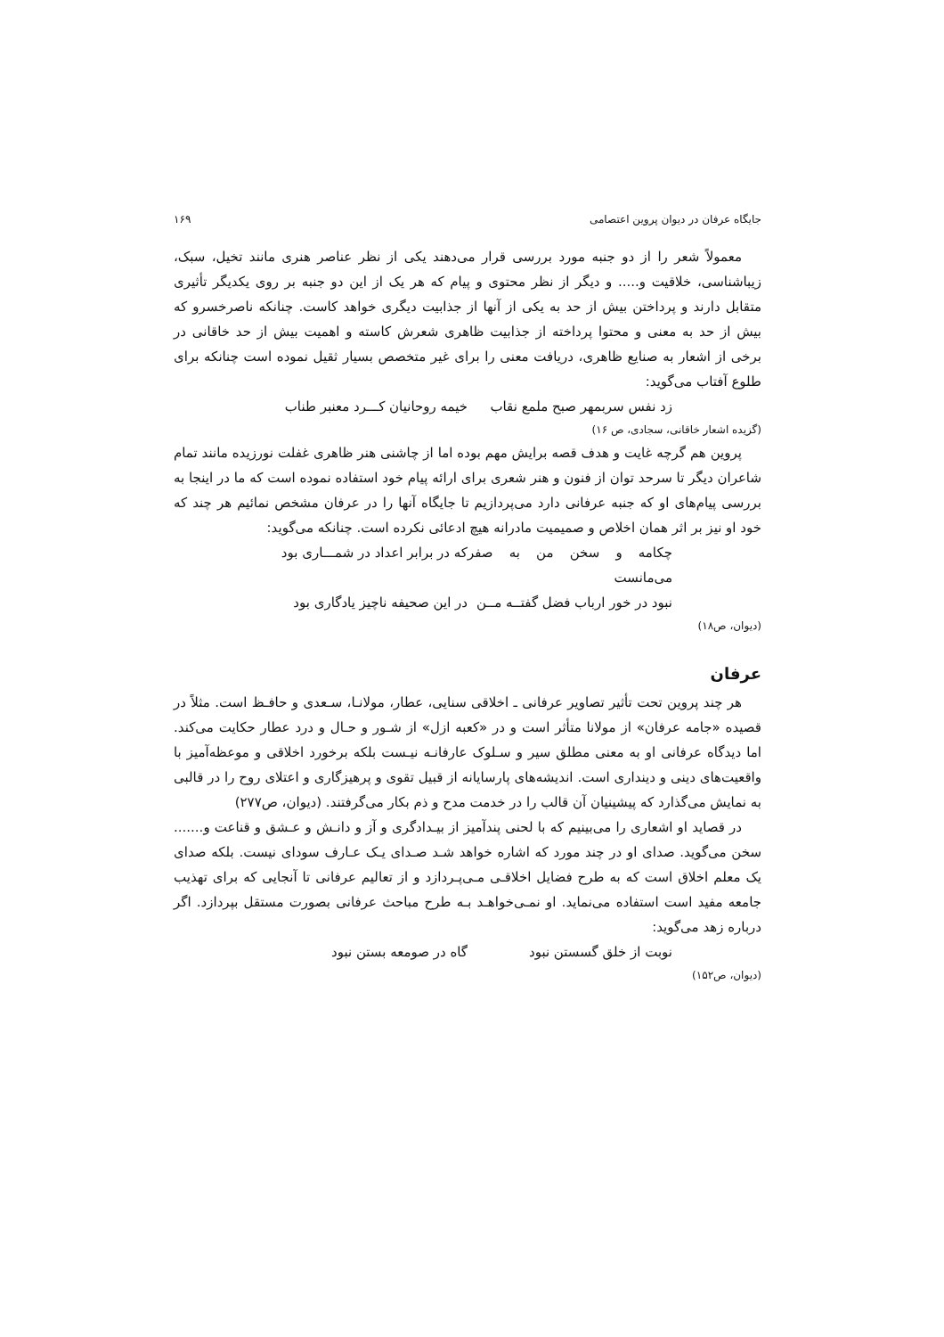جایگاه عرفان در دیوان پروین اعتصامی ۱۶۹
معمولاً شعر را از دو جنبه مورد بررسی قرار می‌دهند یکی از نظر عناصر هنری مانند تخیل، سبک، زیباشناسی، خلاقیت و..... و دیگر از نظر محتوی و پیام که هر یک از این دو جنبه بر روی یکدیگر تأثیری متقابل دارند و پرداختن بیش از حد به یکی از آنها از جذابیت دیگری خواهد کاست. چنانکه ناصرخسرو که بیش از حد به معنی و محتوا پرداخته از جذابیت ظاهری شعرش کاسته و اهمیت بیش از حد خاقانی در برخی از اشعار به صنایع ظاهری، دریافت معنی را برای غیر متخصص بسیار ثقیل نموده است چنانکه برای طلوع آفتاب می‌گوید:
زد نفس سربمهر صبح ملمع نقاب خیمه روحانیان کـــرد معنبر طناب
(گزیده اشعار خاقانی، سجادی، ص ۱۶)
پروین هم گرچه غایت و هدف قصه برایش مهم بوده اما از چاشنی هنر ظاهری غفلت نورزیده مانند تمام شاعران دیگر تا سرحد توان از فنون و هنر شعری برای ارائه پیام خود استفاده نموده است که ما در اینجا به بررسی پیام‌های او که جنبه عرفانی دارد می‌پردازیم تا جایگاه آنها را در عرفان مشخص نمائیم هر چند که خود او نیز بر اثر همان اخلاص و صمیمیت مادرانه هیچ ادعائی نکرده است. چنانکه می‌گوید:
چکامه و سخن من به صفر می‌مانست که در برابر اعداد در شمـــاری بود
نبود در خور ارباب فضل گفتــه مــن در این صحیفه ناچیز یادگاری بود
(دیوان، ص۱۸)
عرفان
هر چند پروین تحت تأثیر تصاویر عرفانی ـ اخلاقی سنایی، عطار، مولانـا، سـعدی و حافـظ است. مثلاً در قصیده «جامه عرفان» از مولانا متأثر است و در «کعبه ازل» از شـور و حـال و درد عطار حکایت می‌کند. اما دیدگاه عرفانی او به معنی مطلق سیر و سـلوک عارفانـه نیـست بلکه برخورد اخلاقی و موعظه‌آمیز با واقعیت‌های دینی و دینداری است. اندیشه‌های پارسایانه از قبیل تقوی و پرهیزگاری و اعتلای روح را در قالبی به نمایش می‌گذارد که پیشینیان آن قالب را در خدمت مدح و ذم بکار می‌گرفتند. (دیوان، ص۲۷۷)
در قصاید او اشعاری را می‌بینیم که با لحنی پندآمیز از بیـدادگری و آز و دانـش و عـشق و قناعت و....... سخن می‌گوید. صدای او در چند مورد که اشاره خواهد شـد صـدای یـک عـارف سودای نیست. بلکه صدای یک معلم اخلاق است که به طرح فضایل اخلاقـی مـی‌پـردازد و از تعالیم عرفانی تا آنجایی که برای تهذیب جامعه مفید است استفاده می‌نماید. او نمـی‌خواهـد بـه طرح مباحث عرفانی بصورت مستقل بپردازد. اگر درباره زهد می‌گوید:
نوبت از خلق گسستن نبود گاه در صومعه بستن نبود
(دیوان، ص۱۵۲)